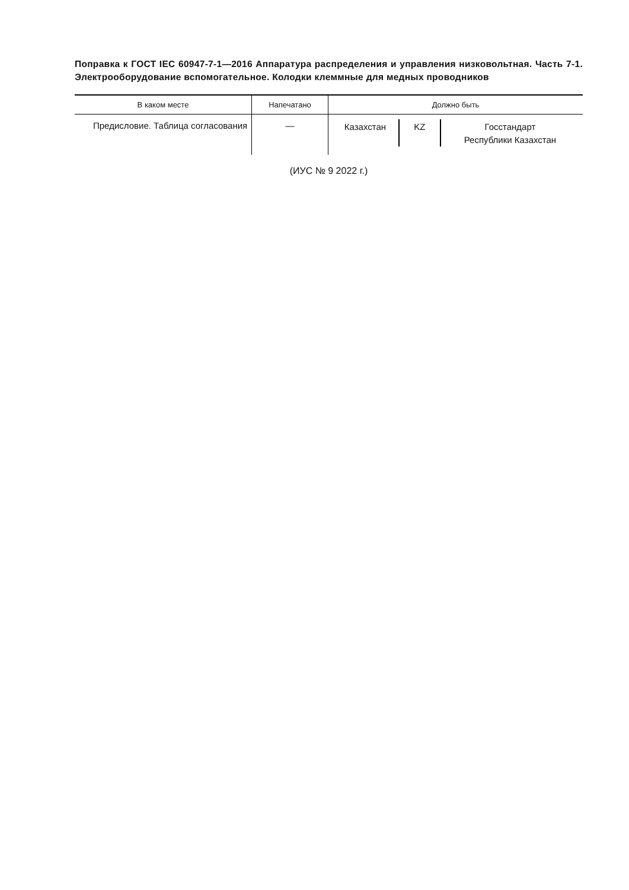Поправка к ГОСТ IEC 60947-7-1—2016 Аппаратура распределения и управления низковольтная. Часть 7-1. Электрооборудование вспомогательное. Колодки клеммные для медных проводников
| В каком месте | Напечатано | Должно быть |
| --- | --- | --- |
| Предисловие. Таблица согласования | — | / Казахстан / KZ / Госстандарт Республики Казахстан / |
(ИУС № 9 2022 г.)